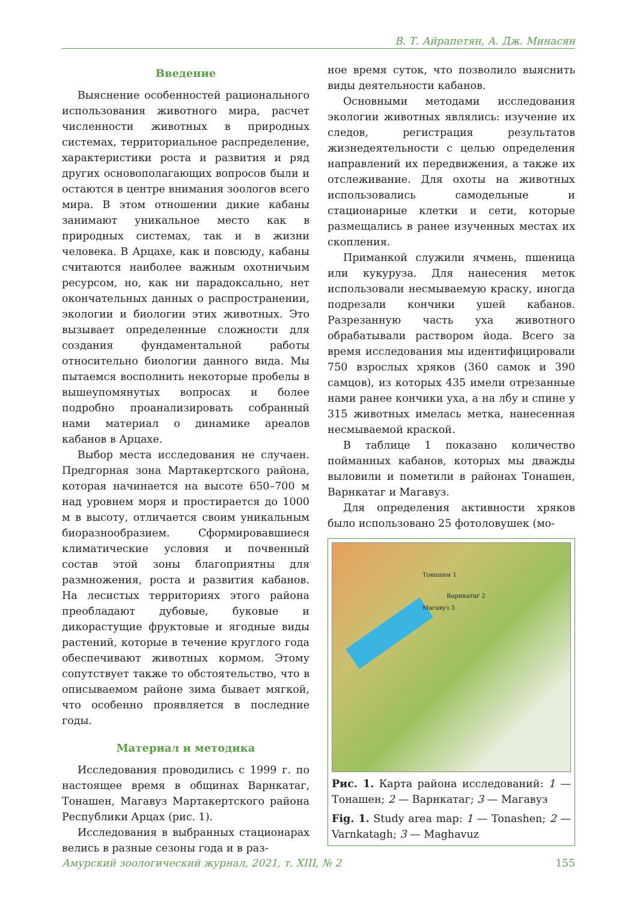В. Т. Айрапетян, А. Дж. Минасян
Введение
Выяснение особенностей рационального использования животного мира, расчет численности животных в природных системах, территориальное распределение, характеристики роста и развития и ряд других основополагающих вопросов были и остаются в центре внимания зоологов всего мира. В этом отношении дикие кабаны занимают уникальное место как в природных системах, так и в жизни человека. В Арцахе, как и повсюду, кабаны считаются наиболее важным охотничьим ресурсом, но, как ни парадоксально, нет окончательных данных о распространении, экологии и биологии этих животных. Это вызывает определенные сложности для создания фундаментальной работы относительно биологии данного вида. Мы пытаемся восполнить некоторые пробелы в вышеупомянутых вопросах и более подробно проанализировать собранный нами материал о динамике ареалов кабанов в Арцахе.
Выбор места исследования не случаен. Предгорная зона Мартакертского района, которая начинается на высоте 650–700 м над уровнем моря и простирается до 1000 м в высоту, отличается своим уникальным биоразнообразием. Сформировавшиеся климатические условия и почвенный состав этой зоны благоприятны для размножения, роста и развития кабанов. На лесистых территориях этого района преобладают дубовые, буковые и дикорастущие фруктовые и ягодные виды растений, которые в течение круглого года обеспечивают животных кормом. Этому сопутствует также то обстоятельство, что в описываемом районе зима бывает мягкой, что особенно проявляется в последние годы.
Материал и методика
Исследования проводились с 1999 г. по настоящее время в общинах Варнкатаг, Тонашен, Магавуз Мартакертского района Республики Арцах (рис. 1).
Исследования в выбранных стационарах велись в разные сезоны года и в раз-
ное время суток, что позволило выяснить виды деятельности кабанов.
Основными методами исследования экологии животных являлись: изучение их следов, регистрация результатов жизнедеятельности с целью определения направлений их передвижения, а также их отслеживание. Для охоты на животных использовались самодельные и стационарные клетки и сети, которые размещались в ранее изученных местах их скопления.
Приманкой служили ячмень, пшеница или кукуруза. Для нанесения меток использовали несмываемую краску, иногда подрезали кончики ушей кабанов. Разрезанную часть уха животного обрабатывали раствором йода. Всего за время исследования мы идентифицировали 750 взрослых хряков (360 самок и 390 самцов), из которых 435 имели отрезанные нами ранее кончики уха, а на лбу и спине у 315 животных имелась метка, нанесенная несмываемой краской.
В таблице 1 показано количество пойманных кабанов, которых мы дважды выловили и пометили в районах Тонашен, Варнкатаг и Магавуз.
Для определения активности хряков было использовано 25 фотоловушек (мо-
Тонашен 1
Варнкатаг 2
Магавуз 3
Рис. 1. Карта района исследований: 1 — Тонашен; 2 — Варнкатаг; 3 — Магавуз
Fig. 1. Study area map: 1 — Tonashen; 2 — Varnkatagh; 3 — Maghavuz
Амурский зоологический журнал, 2021, т. XIII, № 2 155